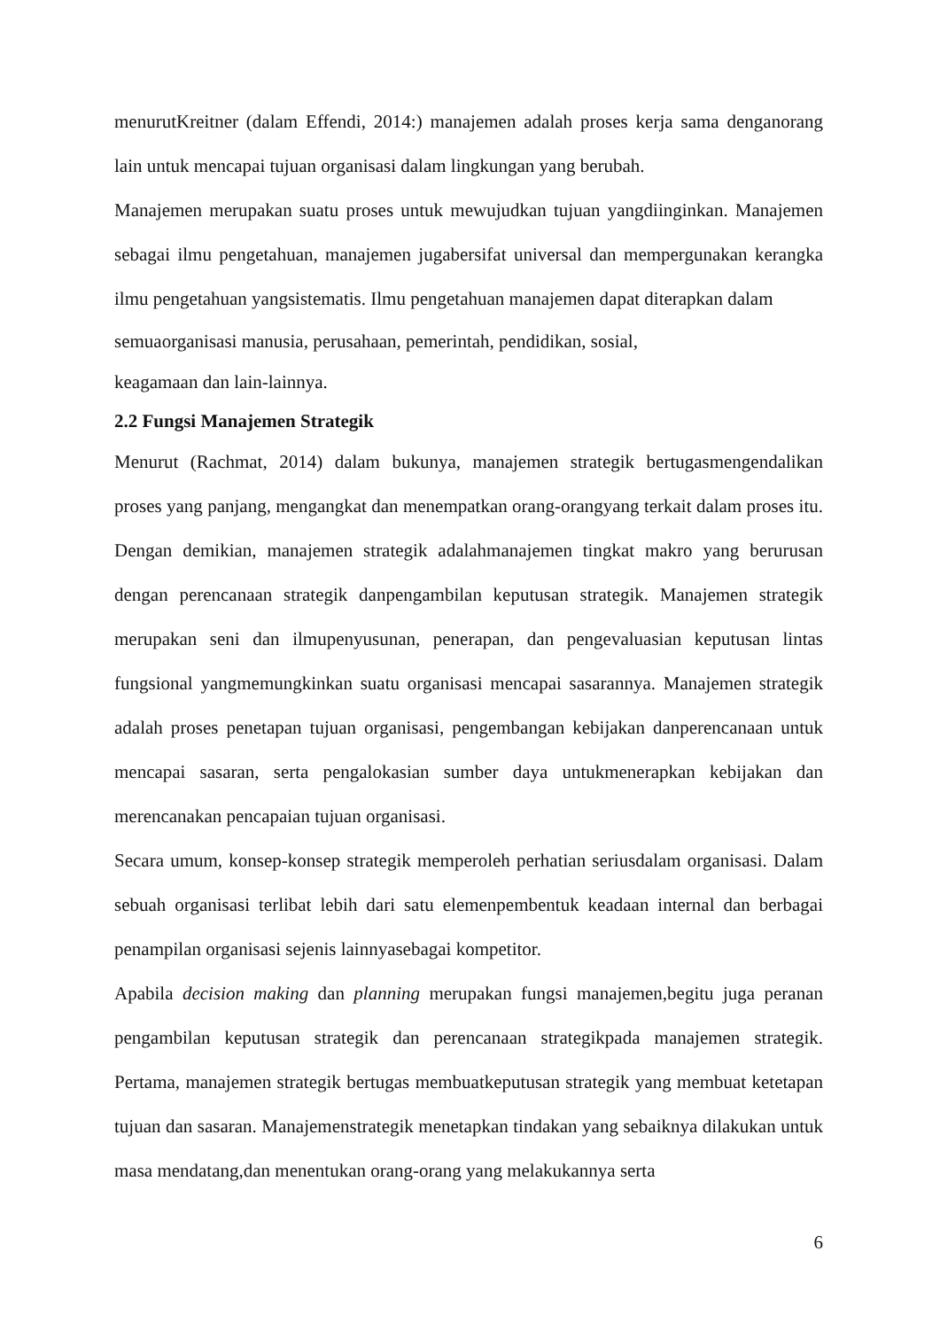menurutKreitner (dalam Effendi, 2014:) manajemen adalah proses kerja sama denganorang lain untuk mencapai tujuan organisasi dalam lingkungan yang berubah.
Manajemen merupakan suatu proses untuk mewujudkan tujuan yangdiinginkan. Manajemen sebagai ilmu pengetahuan, manajemen jugabersifat universal dan mempergunakan kerangka ilmu pengetahuan yangsistematis. Ilmu pengetahuan manajemen dapat diterapkan dalam
semuaorganisasi manusia, perusahaan, pemerintah, pendidikan, sosial,
keagamaan dan lain-lainnya.
2.2 Fungsi Manajemen Strategik
Menurut (Rachmat, 2014) dalam bukunya, manajemen strategik bertugasmengendalikan proses yang panjang, mengangkat dan menempatkan orang-orangyang terkait dalam proses itu. Dengan demikian, manajemen strategik adalahmanajemen tingkat makro yang berurusan dengan perencanaan strategik danpengambilan keputusan strategik. Manajemen strategik merupakan seni dan ilmupenyusunan, penerapan, dan pengevaluasian keputusan lintas fungsional yangmemungkinkan suatu organisasi mencapai sasarannya. Manajemen strategik adalah proses penetapan tujuan organisasi, pengembangan kebijakan danperencanaan untuk mencapai sasaran, serta pengalokasian sumber daya untukmenerapkan kebijakan dan merencanakan pencapaian tujuan organisasi.
Secara umum, konsep-konsep strategik memperoleh perhatian seriusdalam organisasi. Dalam sebuah organisasi terlibat lebih dari satu elemenpembentuk keadaan internal dan berbagai penampilan organisasi sejenis lainnyasebagai kompetitor.
Apabila decision making dan planning merupakan fungsi manajemen,begitu juga peranan pengambilan keputusan strategik dan perencanaan strategikpada manajemen strategik. Pertama, manajemen strategik bertugas membuatkeputusan strategik yang membuat ketetapan tujuan dan sasaran. Manajemenstrategik menetapkan tindakan yang sebaiknya dilakukan untuk masa mendatang,dan menentukan orang-orang yang melakukannya serta
6